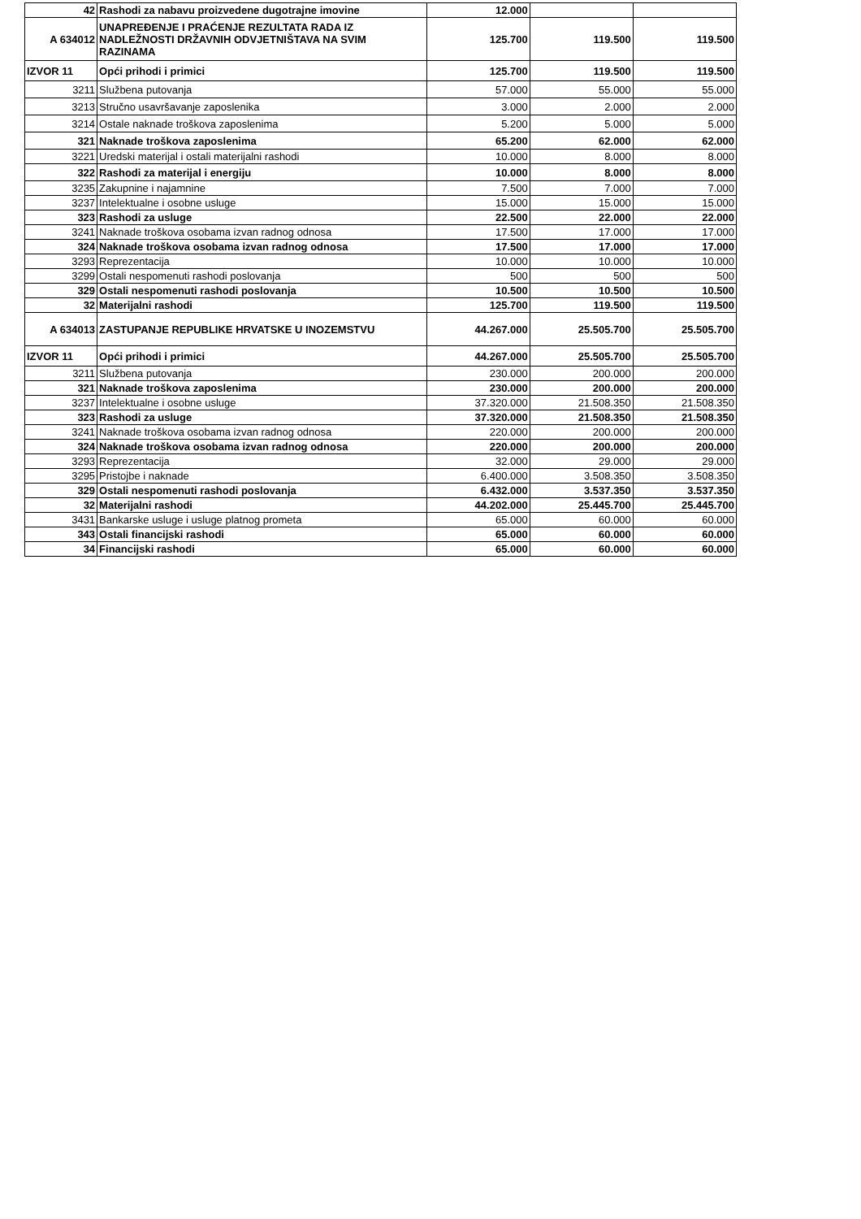| 42 | Rashodi za nabavu proizvedene dugotrajne imovine | 12.000 | | |
| A 634012 | UNAPREĐENJE I PRAĆENJE REZULTATA RADA IZ NADLEŽNOSTI DRŽAVNIH ODVJETNIŠTAVA NA SVIM RAZINAMA | 125.700 | 119.500 | 119.500 |
| IZVOR 11 | Opći prihodi i primici | 125.700 | 119.500 | 119.500 |
| 3211 | Službena putovanja | 57.000 | 55.000 | 55.000 |
| 3213 | Stručno usavršavanje zaposlenika | 3.000 | 2.000 | 2.000 |
| 3214 | Ostale naknade troškova zaposlenima | 5.200 | 5.000 | 5.000 |
| 321 | Naknade troškova zaposlenima | 65.200 | 62.000 | 62.000 |
| 3221 | Uredski materijal i ostali materijalni rashodi | 10.000 | 8.000 | 8.000 |
| 322 | Rashodi za materijal i energiju | 10.000 | 8.000 | 8.000 |
| 3235 | Zakupnine i najamnine | 7.500 | 7.000 | 7.000 |
| 3237 | Intelektualne i osobne usluge | 15.000 | 15.000 | 15.000 |
| 323 | Rashodi za usluge | 22.500 | 22.000 | 22.000 |
| 3241 | Naknade troškova osobama izvan radnog odnosa | 17.500 | 17.000 | 17.000 |
| 324 | Naknade troškova osobama izvan radnog odnosa | 17.500 | 17.000 | 17.000 |
| 3293 | Reprezentacija | 10.000 | 10.000 | 10.000 |
| 3299 | Ostali nespomenuti rashodi poslovanja | 500 | 500 | 500 |
| 329 | Ostali nespomenuti rashodi poslovanja | 10.500 | 10.500 | 10.500 |
| 32 | Materijalni rashodi | 125.700 | 119.500 | 119.500 |
| A 634013 | ZASTUPANJE REPUBLIKE HRVATSKE U INOZEMSTVU | 44.267.000 | 25.505.700 | 25.505.700 |
| IZVOR 11 | Opći prihodi i primici | 44.267.000 | 25.505.700 | 25.505.700 |
| 3211 | Službena putovanja | 230.000 | 200.000 | 200.000 |
| 321 | Naknade troškova zaposlenima | 230.000 | 200.000 | 200.000 |
| 3237 | Intelektualne i osobne usluge | 37.320.000 | 21.508.350 | 21.508.350 |
| 323 | Rashodi za usluge | 37.320.000 | 21.508.350 | 21.508.350 |
| 3241 | Naknade troškova osobama izvan radnog odnosa | 220.000 | 200.000 | 200.000 |
| 324 | Naknade troškova osobama izvan radnog odnosa | 220.000 | 200.000 | 200.000 |
| 3293 | Reprezentacija | 32.000 | 29.000 | 29.000 |
| 3295 | Pristojbe i naknade | 6.400.000 | 3.508.350 | 3.508.350 |
| 329 | Ostali nespomenuti rashodi poslovanja | 6.432.000 | 3.537.350 | 3.537.350 |
| 32 | Materijalni rashodi | 44.202.000 | 25.445.700 | 25.445.700 |
| 3431 | Bankarske usluge i usluge platnog prometa | 65.000 | 60.000 | 60.000 |
| 343 | Ostali financijski rashodi | 65.000 | 60.000 | 60.000 |
| 34 | Financijski rashodi | 65.000 | 60.000 | 60.000 |